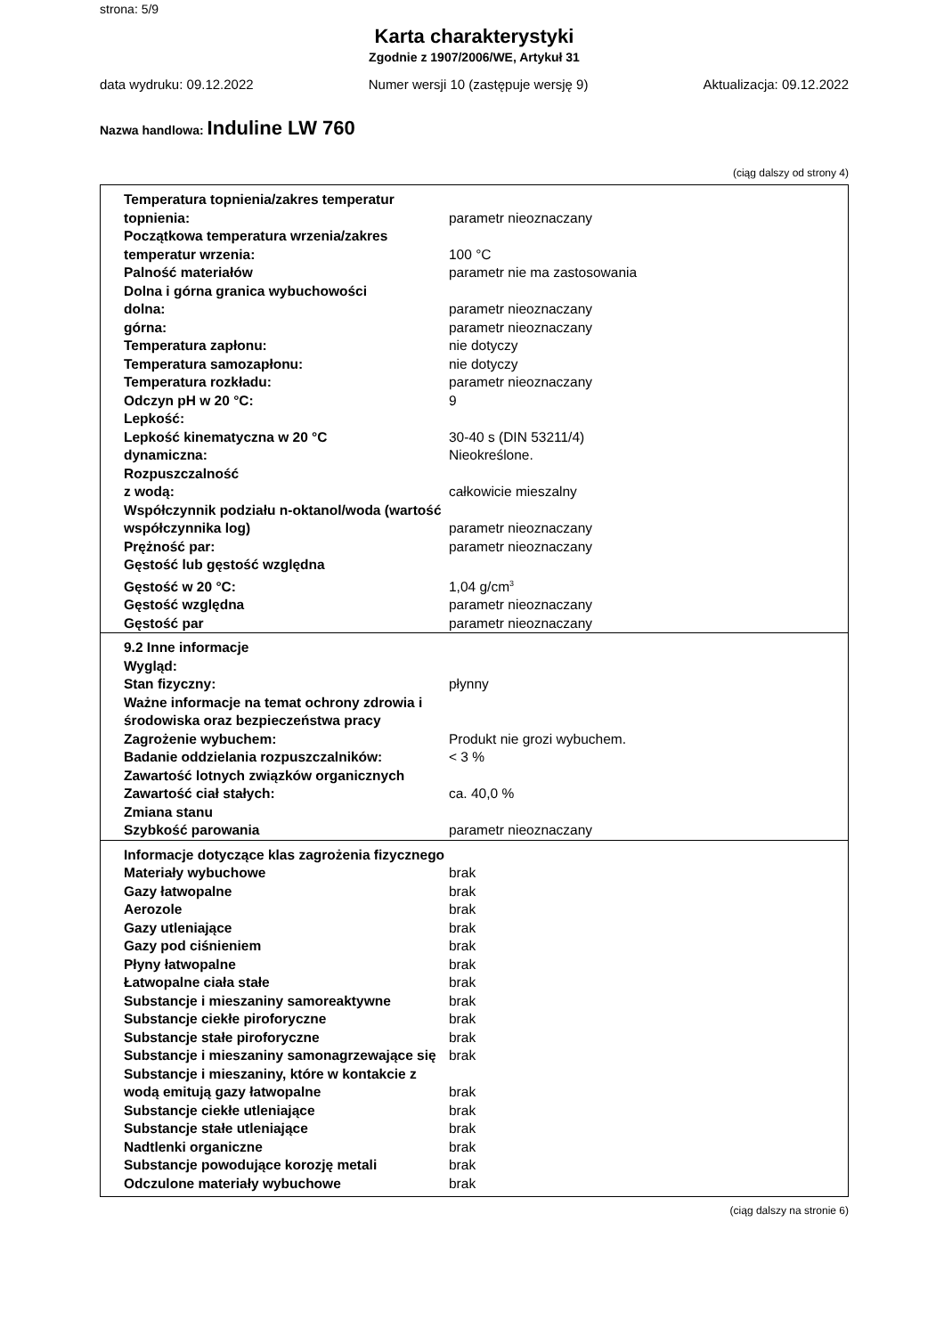strona: 5/9
Karta charakterystyki
Zgodnie z 1907/2006/WE, Artykuł 31
data wydruku: 09.12.2022 Numer wersji 10 (zastępuje wersję 9) Aktualizacja: 09.12.2022
Nazwa handlowa: Induline LW 760
(ciąg dalszy od strony 4)
| Temperatura topnienia/zakres temperatur topnienia: | parametr nieoznaczany |
| Początkowa temperatura wrzenia/zakres temperatur wrzenia: | 100 °C |
| Palność materiałów | parametr nie ma zastosowania |
| Dolna i górna granica wybuchowości | |
| dolna: | parametr nieoznaczany |
| górna: | parametr nieoznaczany |
| Temperatura zapłonu: | nie dotyczy |
| Temperatura samozapłonu: | nie dotyczy |
| Temperatura rozkładu: | parametr nieoznaczany |
| Odczyn pH w 20 °C: | 9 |
| Lepkość: | |
| Lepkość kinematyczna w 20 °C | 30-40 s (DIN 53211/4) |
| dynamiczna: | Nieokreślone. |
| Rozpuszczalność | |
| z wodą: | całkowicie mieszalny |
| Współczynnik podziału n-oktanol/woda (wartość współczynnika log) | parametr nieoznaczany |
| Prężność par: | parametr nieoznaczany |
| Gęstość lub gęstość względna | |
| Gęstość w 20 °C: | 1,04 g/cm<sup>3</sup> |
| Gęstość względna | parametr nieoznaczany |
| Gęstość par | parametr nieoznaczany |
| 9.2 Inne informacje | |
| Wygląd: | |
| Stan fizyczny: | płynny |
| Ważne informacje na temat ochrony zdrowia i środowiska oraz bezpieczeństwa pracy | |
| Zagrożenie wybuchem: | Produkt nie grozi wybuchem. |
| Badanie oddzielania rozpuszczalników: | < 3 % |
| Zawartość lotnych związków organicznych | |
| Zawartość ciał stałych: | ca. 40,0 % |
| Zmiana stanu | |
| Szybkość parowania | parametr nieoznaczany |
| Informacje dotyczące klas zagrożenia fizycznego | |
| Materiały wybuchowe | brak |
| Gazy łatwopalne | brak |
| Aerozole | brak |
| Gazy utleniające | brak |
| Gazy pod ciśnieniem | brak |
| Płyny łatwopalne | brak |
| Łatwopalne ciała stałe | brak |
| Substancje i mieszaniny samoreaktywne | brak |
| Substancje ciekłe piroforyczne | brak |
| Substancje stałe piroforyczne | brak |
| Substancje i mieszaniny samonagrzewające się | brak |
| Substancje i mieszaniny, które w kontakcie z wodą emitują gazy łatwopalne | brak |
| Substancje ciekłe utleniające | brak |
| Substancje stałe utleniające | brak |
| Nadtlenki organiczne | brak |
| Substancje powodujące korozję metali | brak |
| Odczulone materiały wybuchowe | brak |
(ciąg dalszy na stronie 6)